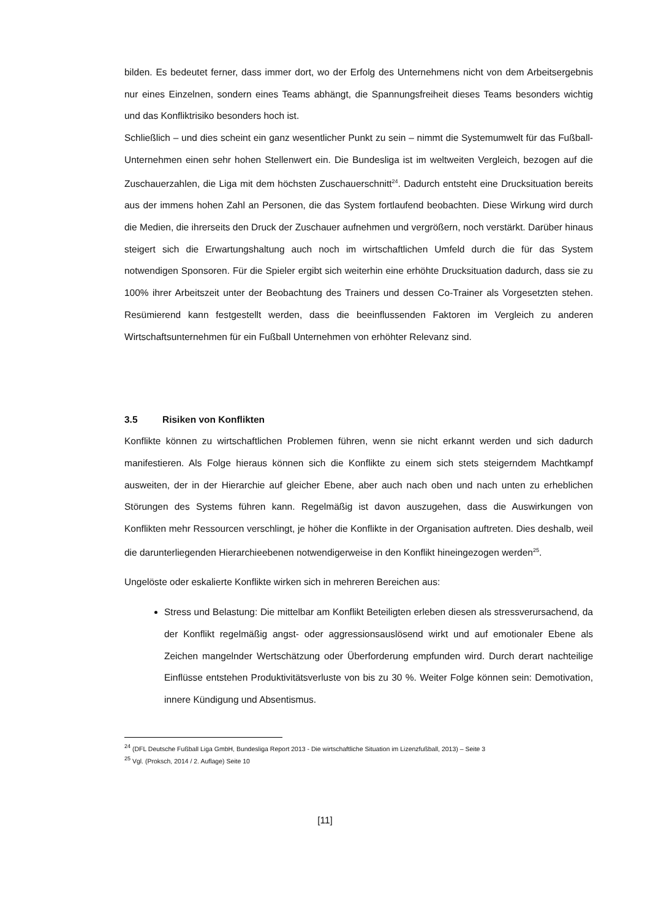bilden. Es bedeutet ferner, dass immer dort, wo der Erfolg des Unternehmens nicht von dem Arbeitsergebnis nur eines Einzelnen, sondern eines Teams abhängt, die Spannungsfreiheit dieses Teams besonders wichtig und das Konfliktrisiko besonders hoch ist.
Schließlich – und dies scheint ein ganz wesentlicher Punkt zu sein – nimmt die Systemumwelt für das Fußball-Unternehmen einen sehr hohen Stellenwert ein. Die Bundesliga ist im weltweiten Vergleich, bezogen auf die Zuschauerzahlen, die Liga mit dem höchsten Zuschauerschnitt<sup>24</sup>. Dadurch entsteht eine Drucksituation bereits aus der immens hohen Zahl an Personen, die das System fortlaufend beobachten. Diese Wirkung wird durch die Medien, die ihrerseits den Druck der Zuschauer aufnehmen und vergrößern, noch verstärkt. Darüber hinaus steigert sich die Erwartungshaltung auch noch im wirtschaftlichen Umfeld durch die für das System notwendigen Sponsoren. Für die Spieler ergibt sich weiterhin eine erhöhte Drucksituation dadurch, dass sie zu 100% ihrer Arbeitszeit unter der Beobachtung des Trainers und dessen Co-Trainer als Vorgesetzten stehen. Resümierend kann festgestellt werden, dass die beeinflussenden Faktoren im Vergleich zu anderen Wirtschaftsunternehmen für ein Fußball Unternehmen von erhöhter Relevanz sind.
3.5 Risiken von Konflikten
Konflikte können zu wirtschaftlichen Problemen führen, wenn sie nicht erkannt werden und sich dadurch manifestieren. Als Folge hieraus können sich die Konflikte zu einem sich stets steigerndem Machtkampf ausweiten, der in der Hierarchie auf gleicher Ebene, aber auch nach oben und nach unten zu erheblichen Störungen des Systems führen kann. Regelmäßig ist davon auszugehen, dass die Auswirkungen von Konflikten mehr Ressourcen verschlingt, je höher die Konflikte in der Organisation auftreten. Dies deshalb, weil die darunterliegenden Hierarchieebenen notwendigerweise in den Konflikt hineingezogen werden<sup>25</sup>.
Ungelöste oder eskalierte Konflikte wirken sich in mehreren Bereichen aus:
Stress und Belastung: Die mittelbar am Konflikt Beteiligten erleben diesen als stressverursachend, da der Konflikt regelmäßig angst- oder aggressionsauslösend wirkt und auf emotionaler Ebene als Zeichen mangelnder Wertschätzung oder Überforderung empfunden wird. Durch derart nachteilige Einflüsse entstehen Produktivitätsverluste von bis zu 30 %. Weiter Folge können sein: Demotivation, innere Kündigung und Absentismus.
<sup>24</sup> (DFL Deutsche Fußball Liga GmbH, Bundesliga Report 2013 - Die wirtschaftliche Situation im Lizenzfußball, 2013) – Seite 3
<sup>25</sup> Vgl. (Proksch, 2014 / 2. Auflage) Seite 10
[11]